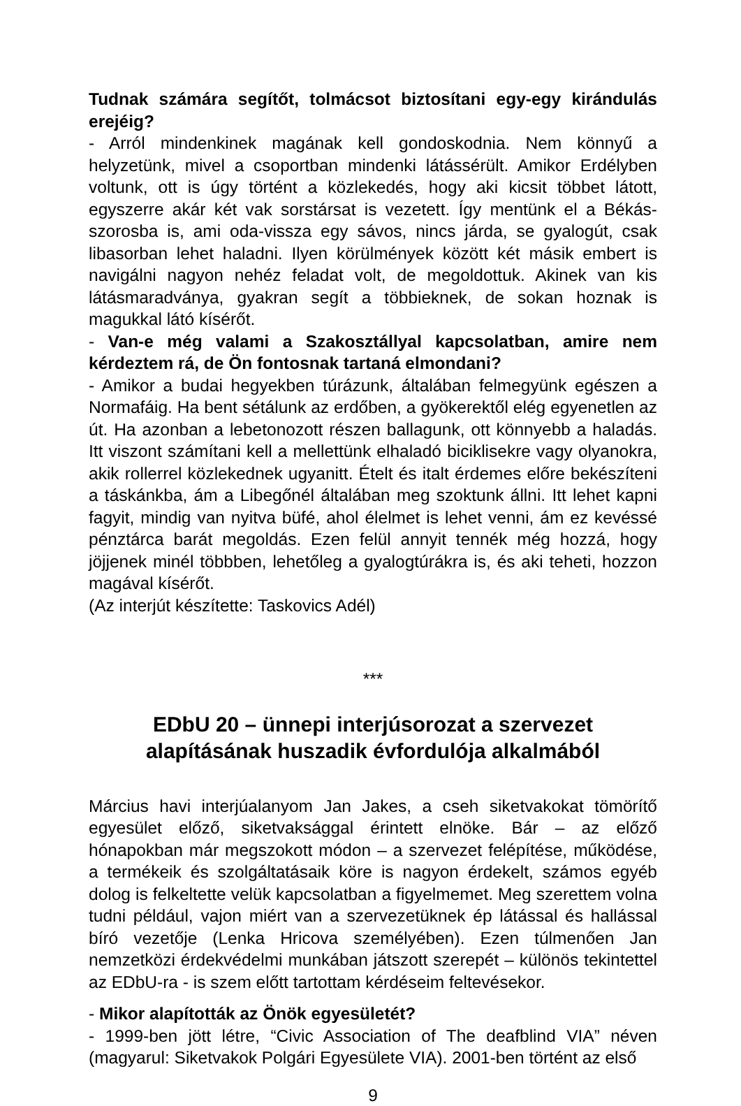Tudnak számára segítőt, tolmácsot biztosítani egy-egy kirándulás erejéig?
- Arról mindenkinek magának kell gondoskodnia. Nem könnyű a helyzetünk, mivel a csoportban mindenki látássérült. Amikor Erdélyben voltunk, ott is úgy történt a közlekedés, hogy aki kicsit többet látott, egyszerre akár két vak sorstársat is vezetett. Így mentünk el a Békás-szorosba is, ami oda-vissza egy sávos, nincs járda, se gyalogút, csak libasorban lehet haladni. Ilyen körülmények között két másik embert is navigálni nagyon nehéz feladat volt, de megoldottuk. Akinek van kis látásmaradványa, gyakran segít a többieknek, de sokan hoznak is magukkal látó kísérőt.
- Van-e még valami a Szakosztállyal kapcsolatban, amire nem kérdeztem rá, de Ön fontosnak tartaná elmondani?
- Amikor a budai hegyekben túrázunk, általában felmegyünk egészen a Normafáig. Ha bent sétálunk az erdőben, a gyökerektől elég egyenetlen az út. Ha azonban a lebetonozott részen ballagunk, ott könnyebb a haladás. Itt viszont számítani kell a mellettünk elhaladó biciklisekre vagy olyanokra, akik rollerrel közlekednek ugyanitt. Ételt és italt érdemes előre bekészíteni a táskánkba, ám a Libegőnél általában meg szoktunk állni. Itt lehet kapni fagyit, mindig van nyitva büfé, ahol élelmet is lehet venni, ám ez kevéssé pénztárca barát megoldás. Ezen felül annyit tennék még hozzá, hogy jöjjenek minél többben, lehetőleg a gyalogtúrákra is, és aki teheti, hozzon magával kísérőt.
(Az interjút készítette: Taskovics Adél)
***
EDbU 20 – ünnepi interjúsorozat a szervezet alapításának huszadik évfordulója alkalmából
Március havi interjúalanyom Jan Jakes, a cseh siketvakokat tömörítő egyesület előző, siketvaksággal érintett elnöke. Bár – az előző hónapokban már megszokott módon – a szervezet felépítése, működése, a termékeik és szolgáltatásaik köre is nagyon érdekelt, számos egyéb dolog is felkeltette velük kapcsolatban a figyelmemet. Meg szerettem volna tudni például, vajon miért van a szervezetüknek ép látással és hallással bíró vezetője (Lenka Hricova személyében). Ezen túlmenően Jan nemzetközi érdekvédelmi munkában játszott szerepét – különös tekintettel az EDbU-ra - is szem előtt tartottam kérdéseim feltevésekor.
- Mikor alapították az Önök egyesületét?
- 1999-ben jött létre, “Civic Association of The deafblind VIA” néven (magyarul: Siketvakok Polgári Egyesülete VIA). 2001-ben történt az első
9